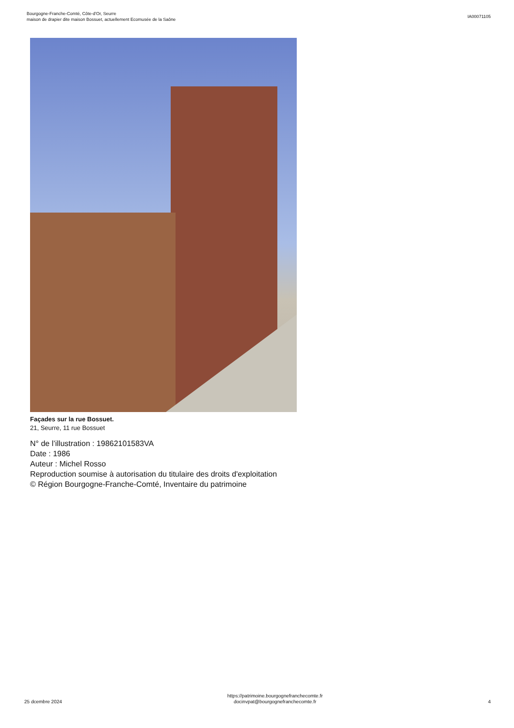Bourgogne-Franche-Comté, Côte-d'Or, Seurre
maison de drapier dite maison Bossuet, actuellement Ecomusée de la Saône
IA00071105
Façades sur la rue Bossuet.
21, Seurre, 11 rue Bossuet
N° de l’illustration : 19862101583VA
Date : 1986
Auteur : Michel Rosso
Reproduction soumise à autorisation du titulaire des droits d'exploitation
© Région Bourgogne-Franche-Comté, Inventaire du patrimoine
25 dcembre 2024
https://patrimoine.bourgognefranchecomte.fr
docinvpat@bourgognefranchecomte.fr
4